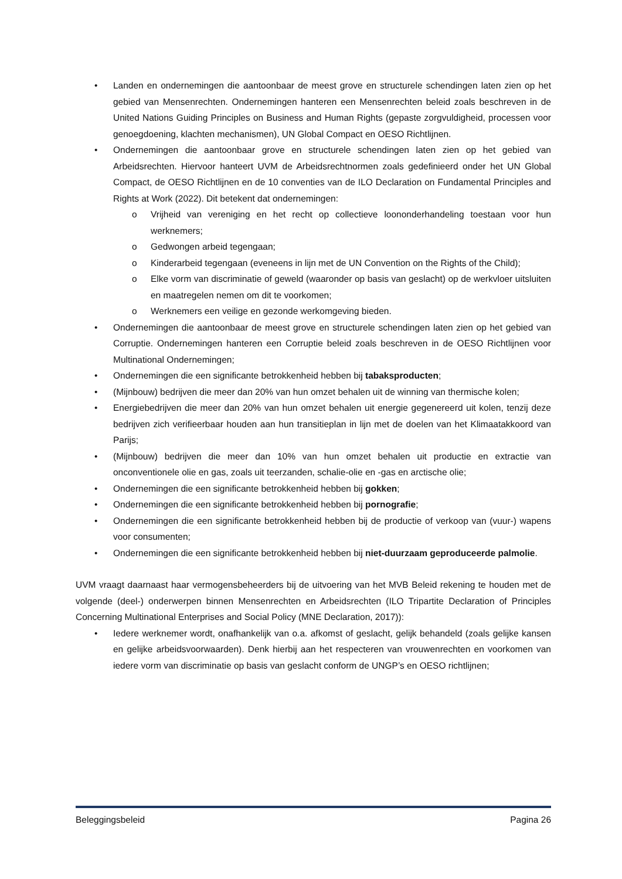Landen en ondernemingen die aantoonbaar de meest grove en structurele schendingen laten zien op het gebied van Mensenrechten. Ondernemingen hanteren een Mensenrechten beleid zoals beschreven in de United Nations Guiding Principles on Business and Human Rights (gepaste zorgvuldigheid, processen voor genoegdoening, klachten mechanismen), UN Global Compact en OESO Richtlijnen.
Ondernemingen die aantoonbaar grove en structurele schendingen laten zien op het gebied van Arbeidsrechten. Hiervoor hanteert UVM de Arbeidsrechtnormen zoals gedefinieerd onder het UN Global Compact, de OESO Richtlijnen en de 10 conventies van de ILO Declaration on Fundamental Principles and Rights at Work (2022). Dit betekent dat ondernemingen:
Vrijheid van vereniging en het recht op collectieve loononderhandeling toestaan voor hun werknemers;
Gedwongen arbeid tegengaan;
Kinderarbeid tegengaan (eveneens in lijn met de UN Convention on the Rights of the Child);
Elke vorm van discriminatie of geweld (waaronder op basis van geslacht) op de werkvloer uitsluiten en maatregelen nemen om dit te voorkomen;
Werknemers een veilige en gezonde werkomgeving bieden.
Ondernemingen die aantoonbaar de meest grove en structurele schendingen laten zien op het gebied van Corruptie. Ondernemingen hanteren een Corruptie beleid zoals beschreven in de OESO Richtlijnen voor Multinational Ondernemingen;
Ondernemingen die een significante betrokkenheid hebben bij tabaksproducten;
(Mijnbouw) bedrijven die meer dan 20% van hun omzet behalen uit de winning van thermische kolen;
Energiebedrijven die meer dan 20% van hun omzet behalen uit energie gegenereerd uit kolen, tenzij deze bedrijven zich verifieerbaar houden aan hun transitieplan in lijn met de doelen van het Klimaatakkoord van Parijs;
(Mijnbouw) bedrijven die meer dan 10% van hun omzet behalen uit productie en extractie van onconventionele olie en gas, zoals uit teerzanden, schalie-olie en -gas en arctische olie;
Ondernemingen die een significante betrokkenheid hebben bij gokken;
Ondernemingen die een significante betrokkenheid hebben bij pornografie;
Ondernemingen die een significante betrokkenheid hebben bij de productie of verkoop van (vuur-) wapens voor consumenten;
Ondernemingen die een significante betrokkenheid hebben bij niet-duurzaam geproduceerde palmolie.
UVM vraagt daarnaast haar vermogensbeheerders bij de uitvoering van het MVB Beleid rekening te houden met de volgende (deel-) onderwerpen binnen Mensenrechten en Arbeidsrechten (ILO Tripartite Declaration of Principles Concerning Multinational Enterprises and Social Policy (MNE Declaration, 2017)):
Iedere werknemer wordt, onafhankelijk van o.a. afkomst of geslacht, gelijk behandeld (zoals gelijke kansen en gelijke arbeidsvoorwaarden). Denk hierbij aan het respecteren van vrouwenrechten en voorkomen van iedere vorm van discriminatie op basis van geslacht conform de UNGP’s en OESO richtlijnen;
Beleggingsbeleid Pagina 26